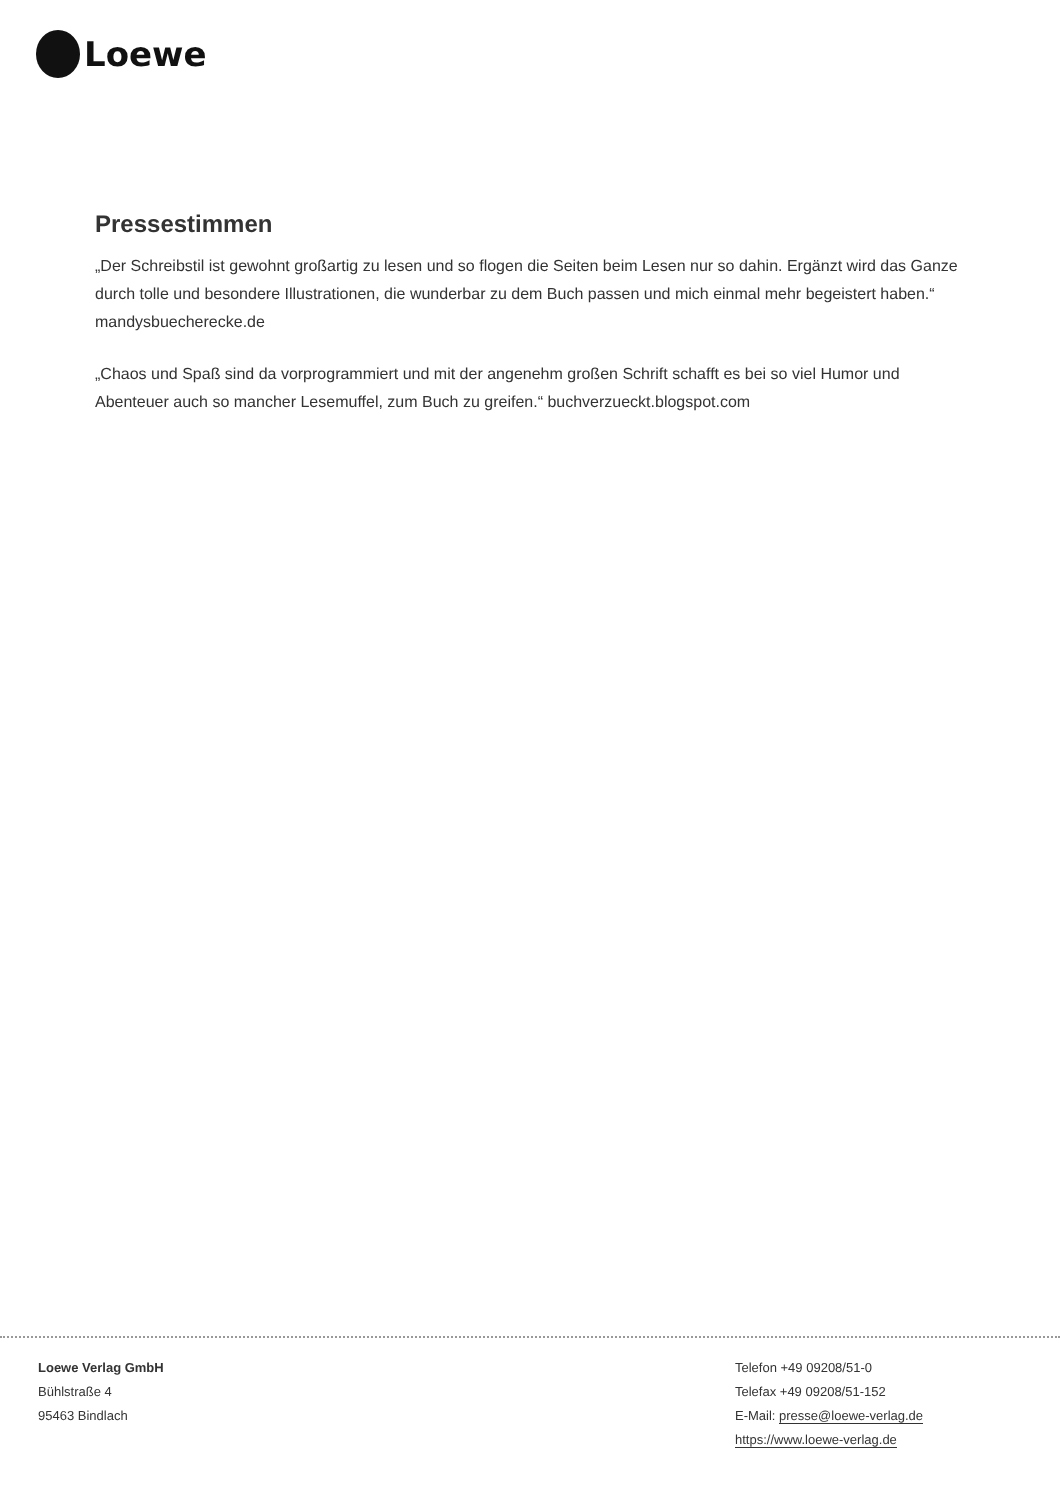Loewe
Pressestimmen
„Der Schreibstil ist gewohnt großartig zu lesen und so flogen die Seiten beim Lesen nur so dahin. Ergänzt wird das Ganze durch tolle und besondere Illustrationen, die wunderbar zu dem Buch passen und mich einmal mehr begeistert haben.“
mandysbuecherecke.de
„Chaos und Spaß sind da vorprogrammiert und mit der angenehm großen Schrift schafft es bei so viel Humor und Abenteuer auch so mancher Lesemuffel, zum Buch zu greifen.“ buchverzueckt.blogspot.com
Loewe Verlag GmbH
Bühlstraße 4
95463 Bindlach
Telefon +49 09208/51-0
Telefax +49 09208/51-152
E-Mail: presse@loewe-verlag.de
https://www.loewe-verlag.de